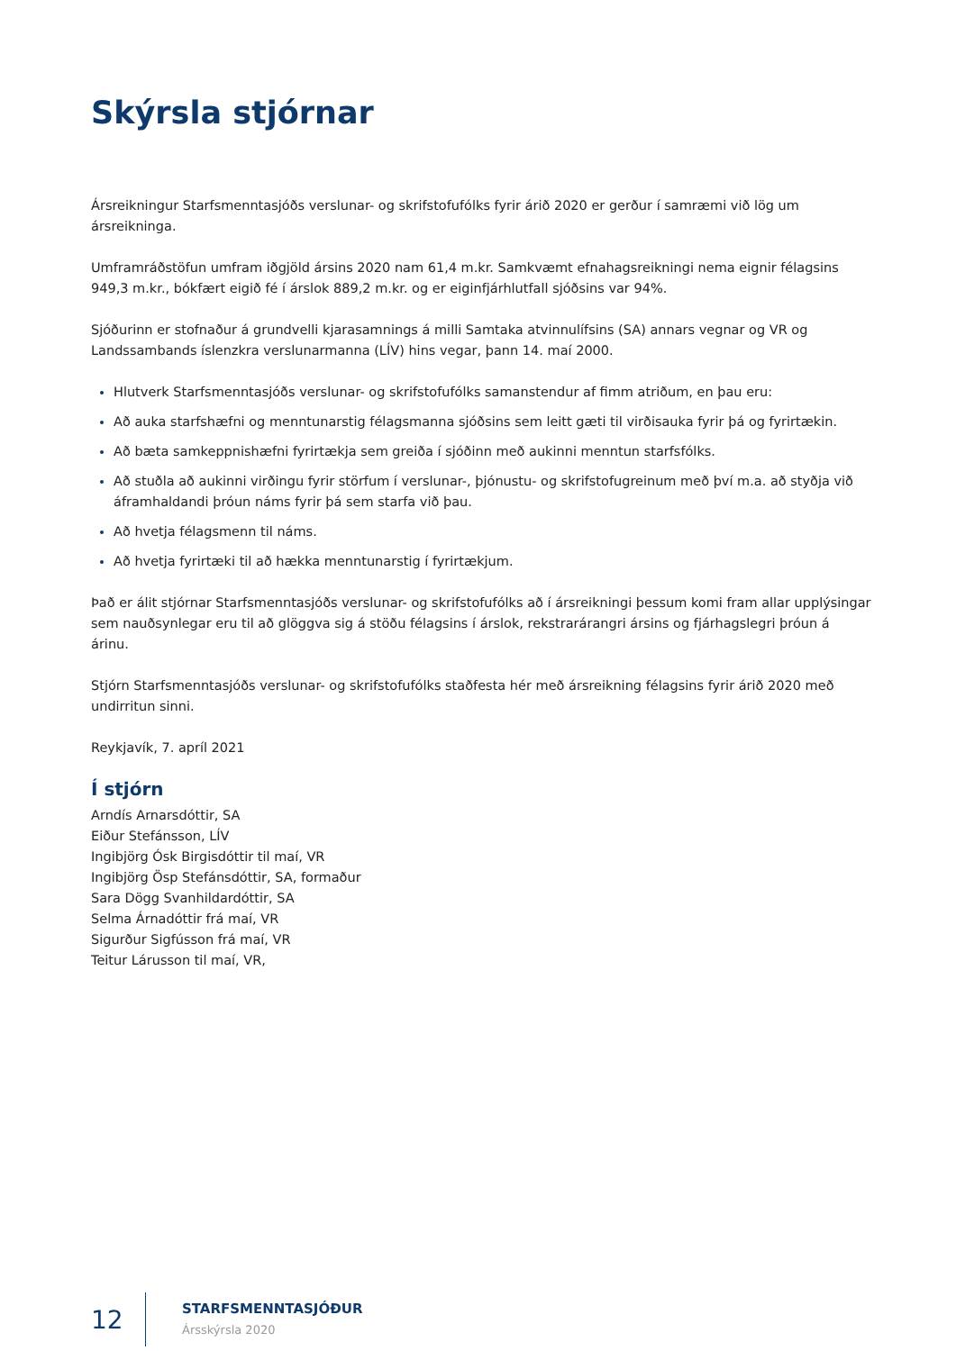Skýrsla stjórnar
Ársreikningur Starfsmenntasjóðs verslunar- og skrifstofufólks fyrir árið 2020 er gerður í samræmi við lög um ársreikninga.
Umframráðstöfun umfram iðgjöld ársins 2020 nam 61,4 m.kr. Samkvæmt efnahagsreikningi nema eignir félagsins 949,3 m.kr., bókfært eigið fé í árslok 889,2 m.kr. og er eiginfjárhlutfall sjóðsins var 94%.
Sjóðurinn er stofnaður á grundvelli kjarasamnings á milli Samtaka atvinnulífsins (SA) annars vegnar og VR og Landssambands íslenzkra verslunarmanna (LÍV) hins vegar, þann 14. maí 2000.
Hlutverk Starfsmenntasjóðs verslunar- og skrifstofufólks samanstendur af fimm atriðum, en þau eru:
Að auka starfshæfni og menntunarstig félagsmanna sjóðsins sem leitt gæti til virðisauka fyrir þá og fyrirtækin.
Að bæta samkeppnishæfni fyrirtækja sem greiða í sjóðinn með aukinni menntun starfsfólks.
Að stuðla að aukinni virðingu fyrir störfum í verslunar-, þjónustu- og skrifstofugreinum með því m.a. að styðja við áframhaldandi þróun náms fyrir þá sem starfa við þau.
Að hvetja félagsmenn til náms.
Að hvetja fyrirtæki til að hækka menntunarstig í fyrirtækjum.
Það er álit stjórnar Starfsmenntasjóðs verslunar- og skrifstofufólks að í ársreikningi þessum komi fram allar upplýsingar sem nauðsynlegar eru til að glöggva sig á stöðu félagsins í árslok, rekstrarárangri ársins og fjárhagslegri þróun á árinu.
Stjórn Starfsmenntasjóðs verslunar- og skrifstofufólks staðfesta hér með ársreikning félagsins fyrir árið 2020 með undirritun sinni.
Reykjavík, 7. apríl 2021
Í stjórn
Arndís Arnarsdóttir, SA
Eiður Stefánsson, LÍV
Ingibjörg Ósk Birgisdóttir til maí, VR
Ingibjörg Ösp Stefánsdóttir, SA, formaður
Sara Dögg Svanhildardóttir, SA
Selma Árnadóttir frá maí, VR
Sigurður Sigfússon frá maí, VR
Teitur Lárusson til maí, VR,
12
STARFSMENNTASJÓÐUR
Ársskýrsla 2020